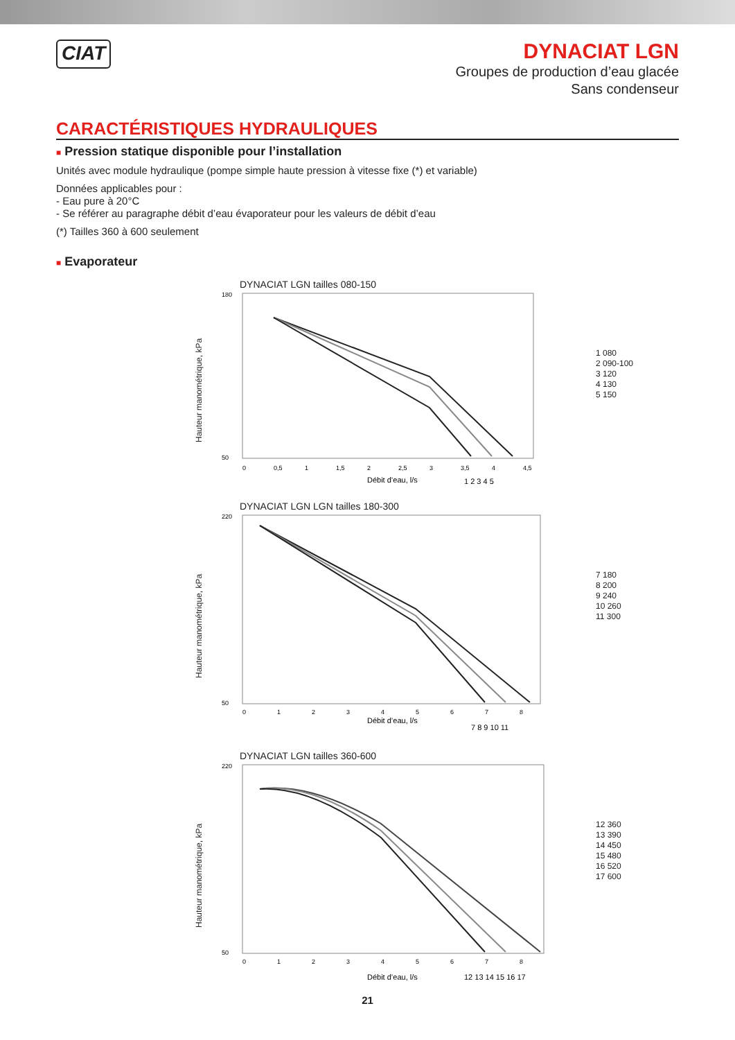CIAT
DYNACIAT LGN
Groupes de production d’eau glacée
Sans condenseur
CARACTÉRISTIQUES HYDRAULIQUES
■ Pression statique disponible pour l’installation
Unités avec module hydraulique (pompe simple haute pression à vitesse fixe (*) et variable)
Données applicables pour :
- Eau pure à 20°C
- Se référer au paragraphe débit d’eau évaporateur pour les valeurs de débit d’eau
(*) Tailles 360 à 600 seulement
■ Evaporateur
DYNACIAT LGN tailles 080-150
Hauteur manométrique, kPa
180
50
0
0,5
1
1,5
2
2,5
3
3,5
4
4,5
Débit d’eau, l/s
1 2 3 4 5
1 080
2 090-100
3 120
4 130
5 150
DYNACIAT LGN LGN tailles 180-300
Hauteur manométrique, kPa
220
50
0
1
2
3
4
5
6
7
8
Débit d’eau, l/s
7 8 9 10 11
7 180
8 200
9 240
10 260
11 300
DYNACIAT LGN tailles 360-600
Hauteur manométrique, kPa
220
50
0
1
2
3
4
5
6
7
8
Débit d’eau, l/s
12 13 14 15 16 17
12 360
13 390
14 450
15 480
16 520
17 600
21